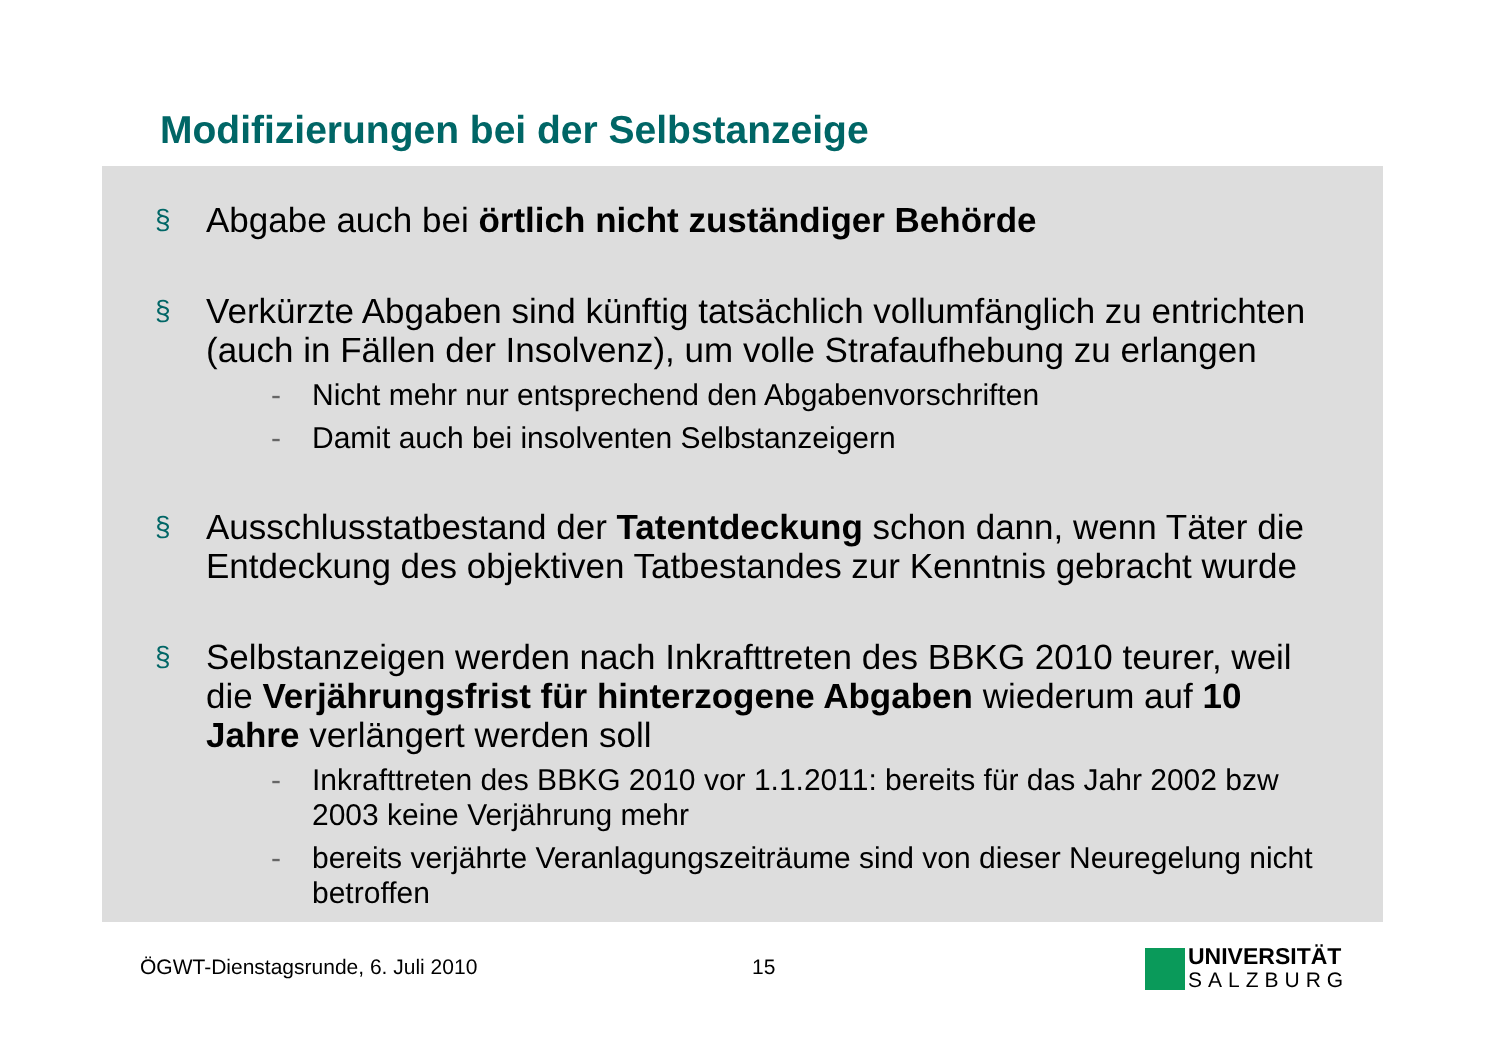Modifizierungen bei der Selbstanzeige
§
Abgabe auch bei örtlich nicht zuständiger Behörde
§
Verkürzte Abgaben sind künftig tatsächlich vollumfänglich zu entrichten (auch in Fällen der Insolvenz), um volle Strafaufhebung zu erlangen
- Nicht mehr nur entsprechend den Abgabenvorschriften
- Damit auch bei insolventen Selbstanzeigern
§
Ausschlusstatbestand der Tatentdeckung schon dann, wenn Täter die Entdeckung des objektiven Tatbestandes zur Kenntnis gebracht wurde
§
Selbstanzeigen werden nach Inkrafttreten des BBKG 2010 teurer, weil die Verjährungsfrist für hinterzogene Abgaben wiederum auf 10 Jahre verlängert werden soll
- Inkrafttreten des BBKG 2010 vor 1.1.2011: bereits für das Jahr 2002 bzw 2003 keine Verjährung mehr
- bereits verjährte Veranlagungszeiträume sind von dieser Neuregelung nicht betroffen
ÖGWT-Dienstagsrunde, 6. Juli 2010
15
UNIVERSITÄT
SALZBURG